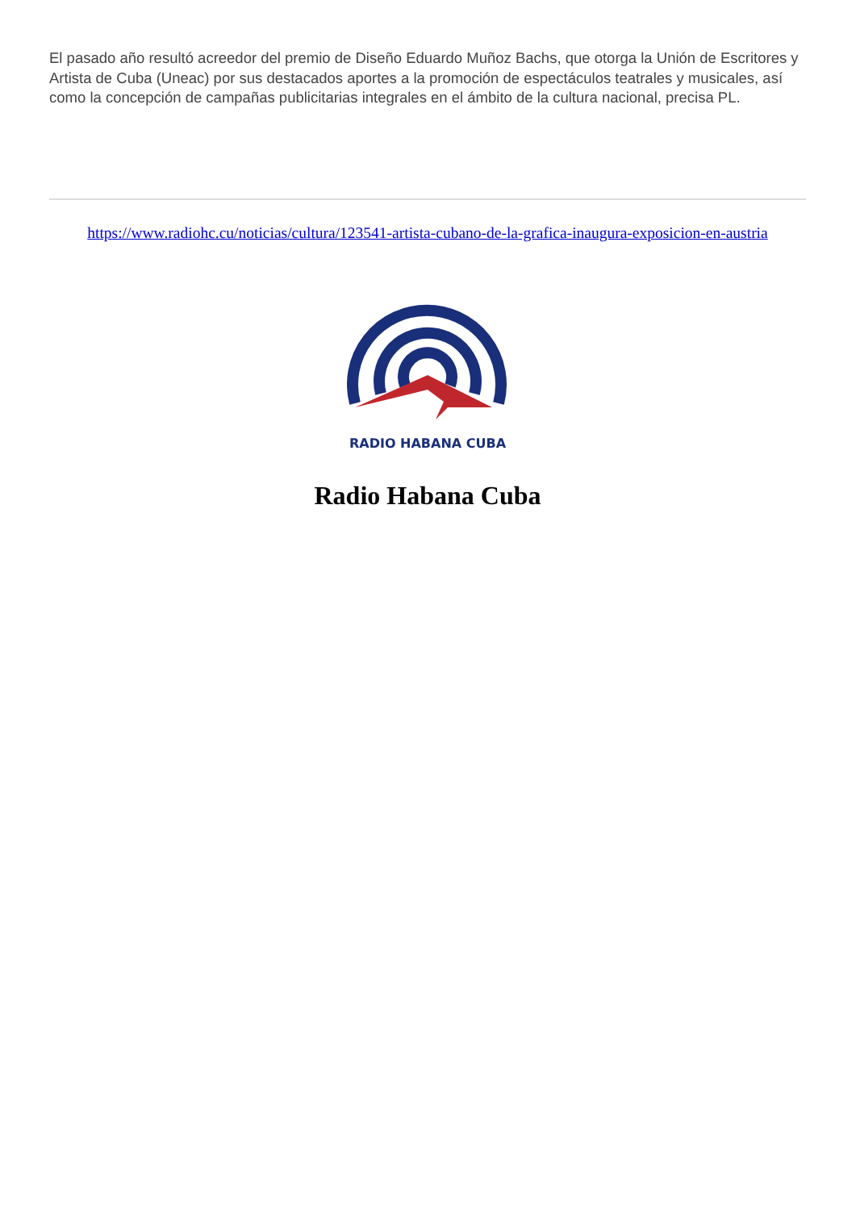El pasado año resultó acreedor del premio de Diseño Eduardo Muñoz Bachs, que otorga la Unión de Escritores y Artista de Cuba (Uneac) por sus destacados aportes a la promoción de espectáculos teatrales y musicales, así como la concepción de campañas publicitarias integrales en el ámbito de la cultura nacional, precisa PL.
https://www.radiohc.cu/noticias/cultura/123541-artista-cubano-de-la-grafica-inaugura-exposicion-en-austria
RADIO HABANA CUBA
Radio Habana Cuba